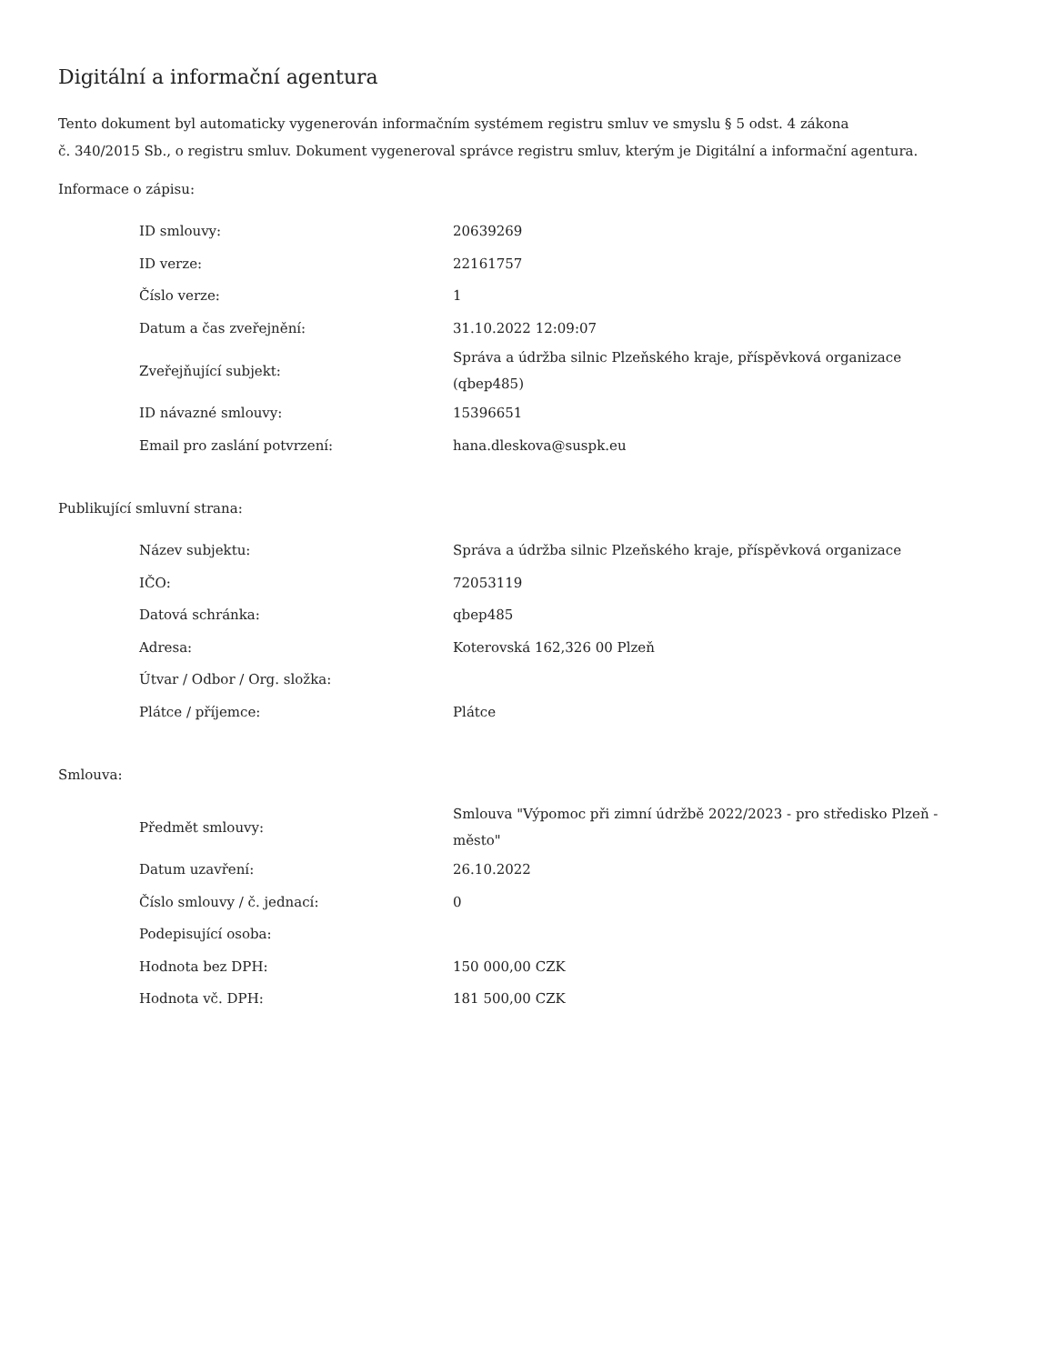Digitální a informační agentura
Tento dokument byl automaticky vygenerován informačním systémem registru smluv ve smyslu § 5 odst. 4 zákona
č. 340/2015 Sb., o registru smluv. Dokument vygeneroval správce registru smluv, kterým je Digitální a informační agentura.
Informace o zápisu:
| ID smlouvy: | 20639269 |
| ID verze: | 22161757 |
| Číslo verze: | 1 |
| Datum a čas zveřejnění: | 31.10.2022 12:09:07 |
| Zveřejňující subjekt: | Správa a údržba silnic Plzeňského kraje, příspěvková organizace (qbep485) |
| ID návazné smlouvy: | 15396651 |
| Email pro zaslání potvrzení: | hana.dleskova@suspk.eu |
Publikující smluvní strana:
| Název subjektu: | Správa a údržba silnic Plzeňského kraje, příspěvková organizace |
| IČO: | 72053119 |
| Datová schránka: | qbep485 |
| Adresa: | Koterovská 162,326 00 Plzeň |
| Útvar / Odbor / Org. složka: | |
| Plátce / příjemce: | Plátce |
Smlouva:
| Předmět smlouvy: | Smlouva "Výpomoc při zimní údržbě 2022/2023 - pro středisko Plzeň - město" |
| Datum uzavření: | 26.10.2022 |
| Číslo smlouvy / č. jednací: | 0 |
| Podepisující osoba: | |
| Hodnota bez DPH: | 150 000,00 CZK |
| Hodnota vč. DPH: | 181 500,00 CZK |